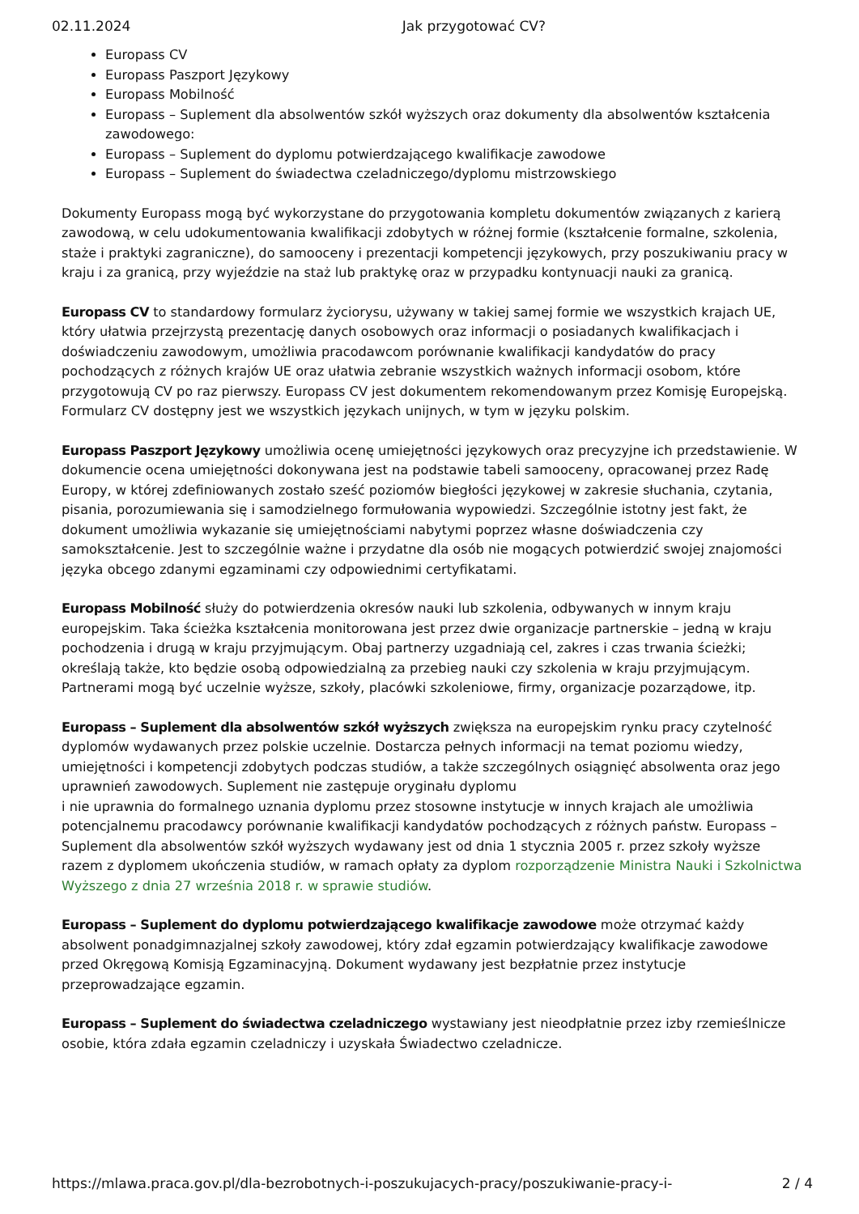02.11.2024 Jak przygotować CV?
Europass CV
Europass Paszport Językowy
Europass Mobilność
Europass – Suplement dla absolwentów szkół wyższych oraz dokumenty dla absolwentów kształcenia zawodowego:
Europass – Suplement do dyplomu potwierdzającego kwalifikacje zawodowe
Europass – Suplement do świadectwa czeladniczego/dyplomu mistrzowskiego
Dokumenty Europass mogą być wykorzystane do przygotowania kompletu dokumentów związanych z karierą zawodową, w celu udokumentowania kwalifikacji zdobytych w różnej formie (kształcenie formalne, szkolenia, staże i praktyki zagraniczne), do samooceny i prezentacji kompetencji językowych, przy poszukiwaniu pracy w kraju i za granicą, przy wyjeździe na staż lub praktykę oraz w przypadku kontynuacji nauki za granicą.
Europass CV to standardowy formularz życiorysu, używany w takiej samej formie we wszystkich krajach UE, który ułatwia przejrzystą prezentację danych osobowych oraz informacji o posiadanych kwalifikacjach i doświadczeniu zawodowym, umożliwia pracodawcom porównanie kwalifikacji kandydatów do pracy pochodzących z różnych krajów UE oraz ułatwia zebranie wszystkich ważnych informacji osobom, które przygotowują CV po raz pierwszy. Europass CV jest dokumentem rekomendowanym przez Komisję Europejską. Formularz CV dostępny jest we wszystkich językach unijnych, w tym w języku polskim.
Europass Paszport Językowy umożliwia ocenę umiejętności językowych oraz precyzyjne ich przedstawienie. W dokumencie ocena umiejętności dokonywana jest na podstawie tabeli samooceny, opracowanej przez Radę Europy, w której zdefiniowanych zostało sześć poziomów biegłości językowej w zakresie słuchania, czytania, pisania, porozumiewania się i samodzielnego formułowania wypowiedzi. Szczególnie istotny jest fakt, że dokument umożliwia wykazanie się umiejętnościami nabytymi poprzez własne doświadczenia czy samokształcenie. Jest to szczególnie ważne i przydatne dla osób nie mogących potwierdzić swojej znajomości języka obcego zdanymi egzaminami czy odpowiednimi certyfikatami.
Europass Mobilność służy do potwierdzenia okresów nauki lub szkolenia, odbywanych w innym kraju europejskim. Taka ścieżka kształcenia monitorowana jest przez dwie organizacje partnerskie – jedną w kraju pochodzenia i drugą w kraju przyjmującym. Obaj partnerzy uzgadniają cel, zakres i czas trwania ścieżki; określają także, kto będzie osobą odpowiedzialną za przebieg nauki czy szkolenia w kraju przyjmującym. Partnerami mogą być uczelnie wyższe, szkoły, placówki szkoleniowe, firmy, organizacje pozarządowe, itp.
Europass – Suplement dla absolwentów szkół wyższych zwiększa na europejskim rynku pracy czytelność dyplomów wydawanych przez polskie uczelnie. Dostarcza pełnych informacji na temat poziomu wiedzy, umiejętności i kompetencji zdobytych podczas studiów, a także szczególnych osiągnięć absolwenta oraz jego uprawnień zawodowych. Suplement nie zastępuje oryginału dyplomu
i nie uprawnia do formalnego uznania dyplomu przez stosowne instytucje w innych krajach ale umożliwia potencjalnemu pracodawcy porównanie kwalifikacji kandydatów pochodzących z różnych państw. Europass – Suplement dla absolwentów szkół wyższych wydawany jest od dnia 1 stycznia 2005 r. przez szkoły wyższe razem z dyplomem ukończenia studiów, w ramach opłaty za dyplom rozporządzenie Ministra Nauki i Szkolnictwa Wyższego z dnia 27 września 2018 r. w sprawie studiów.
Europass – Suplement do dyplomu potwierdzającego kwalifikacje zawodowe może otrzymać każdy absolwent ponadgimnazjalnej szkoły zawodowej, który zdał egzamin potwierdzający kwalifikacje zawodowe przed Okręgową Komisją Egzaminacyjną. Dokument wydawany jest bezpłatnie przez instytucje przeprowadzające egzamin.
Europass – Suplement do świadectwa czeladniczego wystawiany jest nieodpłatnie przez izby rzemieślnicze osobie, która zdała egzamin czeladniczy i uzyskała Świadectwo czeladnicze.
https://mlawa.praca.gov.pl/dla-bezrobotnych-i-poszukujacych-pracy/poszukiwanie-pracy-i- 2 / 4